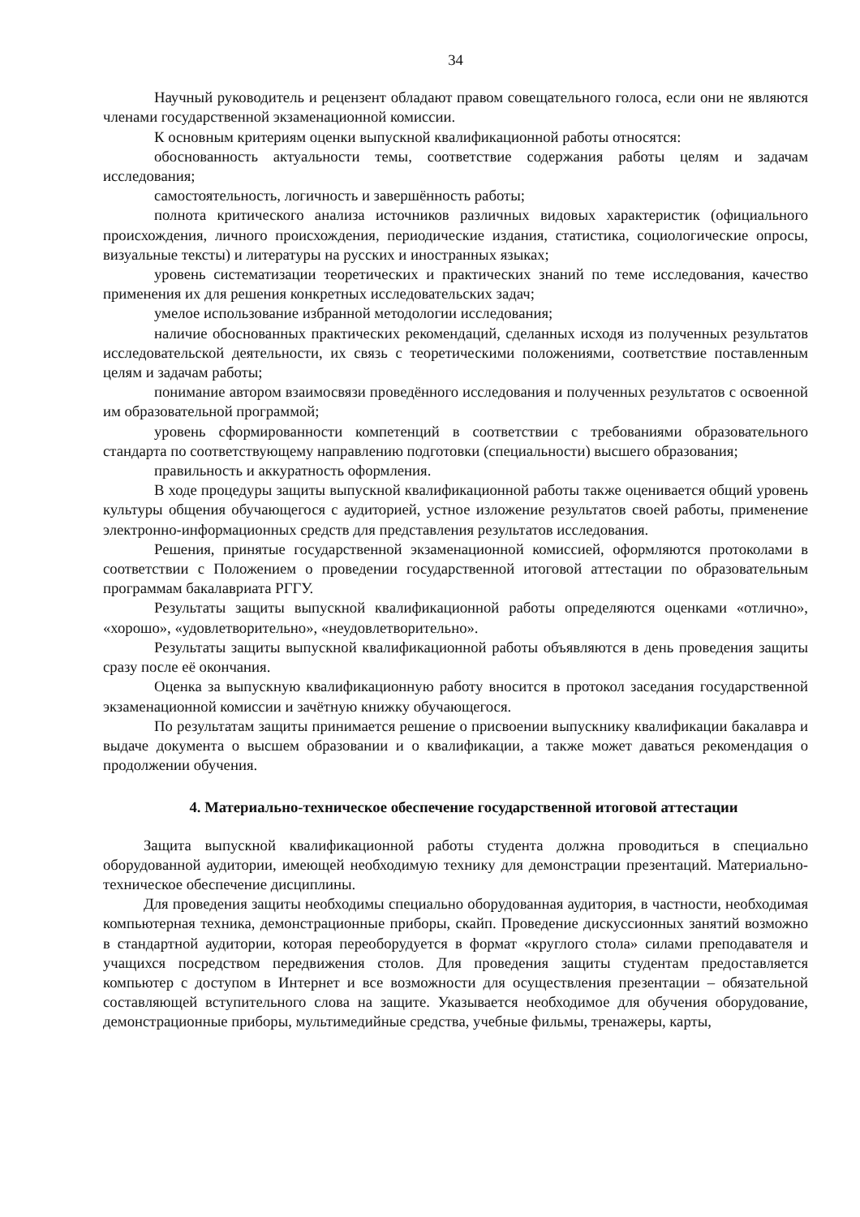34
Научный руководитель и рецензент обладают правом совещательного голоса, если они не являются членами государственной экзаменационной комиссии.
К основным критериям оценки выпускной квалификационной работы относятся:
обоснованность актуальности темы, соответствие содержания работы целям и задачам исследования;
самостоятельность, логичность и завершённость работы;
полнота критического анализа источников различных видовых характеристик (официального происхождения, личного происхождения, периодические издания, статистика, социологические опросы, визуальные тексты) и литературы на русских и иностранных языках;
уровень систематизации теоретических и практических знаний по теме исследования, качество применения их для решения конкретных исследовательских задач;
умелое использование избранной методологии исследования;
наличие обоснованных практических рекомендаций, сделанных исходя из полученных результатов исследовательской деятельности, их связь с теоретическими положениями, соответствие поставленным целям и задачам работы;
понимание автором взаимосвязи проведённого исследования и полученных результатов с освоенной им образовательной программой;
уровень сформированности компетенций в соответствии с требованиями образовательного стандарта по соответствующему направлению подготовки (специальности) высшего образования;
правильность и аккуратность оформления.
В ходе процедуры защиты выпускной квалификационной работы также оценивается общий уровень культуры общения обучающегося с аудиторией, устное изложение результатов своей работы, применение электронно-информационных средств для представления результатов исследования.
Решения, принятые государственной экзаменационной комиссией, оформляются протоколами в соответствии с Положением о проведении государственной итоговой аттестации по образовательным программам бакалавриата РГГУ.
Результаты защиты выпускной квалификационной работы определяются оценками «отлично», «хорошо», «удовлетворительно», «неудовлетворительно».
Результаты защиты выпускной квалификационной работы объявляются в день проведения защиты сразу после её окончания.
Оценка за выпускную квалификационную работу вносится в протокол заседания государственной экзаменационной комиссии и зачётную книжку обучающегося.
По результатам защиты принимается решение о присвоении выпускнику квалификации бакалавра и выдаче документа о высшем образовании и о квалификации, а также может даваться рекомендация о продолжении обучения.
4. Материально-техническое обеспечение государственной итоговой аттестации
Защита выпускной квалификационной работы студента должна проводиться в специально оборудованной аудитории, имеющей необходимую технику для демонстрации презентаций. Материально-техническое обеспечение дисциплины.
Для проведения защиты необходимы специально оборудованная аудитория, в частности, необходимая компьютерная техника, демонстрационные приборы, скайп. Проведение дискуссионных занятий возможно в стандартной аудитории, которая переоборудуется в формат «круглого стола» силами преподавателя и учащихся посредством передвижения столов. Для проведения защиты студентам предоставляется компьютер с доступом в Интернет и все возможности для осуществления презентации – обязательной составляющей вступительного слова на защите. Указывается необходимое для обучения оборудование, демонстрационные приборы, мультимедийные средства, учебные фильмы, тренажеры, карты,